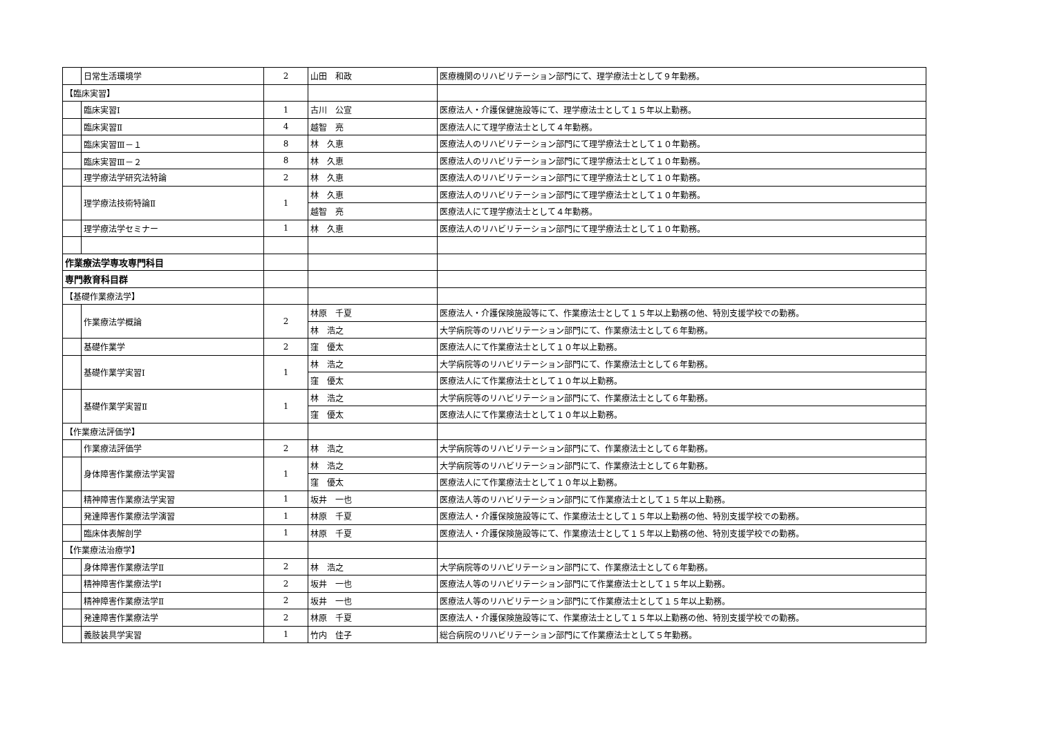| | 日常生活環境学 | 2 | 山田 和政 | 医療機関のリハビリテーション部門にて、理学療法士として９年勤務。 |
| 【臨床実習】 | | | | |
| | 臨床実習Ⅰ | 1 | 古川 公宣 | 医療法人・介護保健施設等にて、理学療法士として１５年以上勤務。 |
| | 臨床実習Ⅱ | 4 | 越智 亮 | 医療法人にて理学療法士として４年勤務。 |
| | 臨床実習Ⅲ－１ | 8 | 林 久恵 | 医療法人のリハビリテーション部門にて理学療法士として１０年勤務。 |
| | 臨床実習Ⅲ－２ | 8 | 林 久恵 | 医療法人のリハビリテーション部門にて理学療法士として１０年勤務。 |
| | 理学療法学研究法特論 | 2 | 林 久恵 | 医療法人のリハビリテーション部門にて理学療法士として１０年勤務。 |
| | 理学療法技術特論Ⅱ | 1 | 林 久恵 | 医療法人のリハビリテーション部門にて理学療法士として１０年勤務。 |
| | | | 越智 亮 | 医療法人にて理学療法士として４年勤務。 |
| | 理学療法学セミナー | 1 | 林 久恵 | 医療法人のリハビリテーション部門にて理学療法士として１０年勤務。 |
| 作業療法学専攻専門科目 | | | | |
| 専門教育科目群 | | | | |
| 【基礎作業療法学】 | | | | |
| | 作業療法学概論 | 2 | 林原 千夏 | 医療法人・介護保険施設等にて、作業療法士として１５年以上勤務の他、特別支援学校での勤務。 |
| | | | 林 浩之 | 大学病院等のリハビリテーション部門にて、作業療法士として６年勤務。 |
| | 基礎作業学 | 2 | 窪 優太 | 医療法人にて作業療法士として１０年以上勤務。 |
| | 基礎作業学実習Ⅰ | 1 | 林 浩之 | 大学病院等のリハビリテーション部門にて、作業療法士として６年勤務。 |
| | | | 窪 優太 | 医療法人にて作業療法士として１０年以上勤務。 |
| | 基礎作業学実習Ⅱ | 1 | 林 浩之 | 大学病院等のリハビリテーション部門にて、作業療法士として６年勤務。 |
| | | | 窪 優太 | 医療法人にて作業療法士として１０年以上勤務。 |
| 【作業療法評価学】 | | | | |
| | 作業療法評価学 | 2 | 林 浩之 | 大学病院等のリハビリテーション部門にて、作業療法士として６年勤務。 |
| | 身体障害作業療法学実習 | 1 | 林 浩之 | 大学病院等のリハビリテーション部門にて、作業療法士として６年勤務。 |
| | | | 窪 優太 | 医療法人にて作業療法士として１０年以上勤務。 |
| | 精神障害作業療法学実習 | 1 | 坂井 一也 | 医療法人等のリハビリテーション部門にて作業療法士として１５年以上勤務。 |
| | 発達障害作業療法学演習 | 1 | 林原 千夏 | 医療法人・介護保険施設等にて、作業療法士として１５年以上勤務の他、特別支援学校での勤務。 |
| | 臨床体表解剖学 | 1 | 林原 千夏 | 医療法人・介護保険施設等にて、作業療法士として１５年以上勤務の他、特別支援学校での勤務。 |
| 【作業療法治療学】 | | | | |
| | 身体障害作業療法学Ⅱ | 2 | 林 浩之 | 大学病院等のリハビリテーション部門にて、作業療法士として６年勤務。 |
| | 精神障害作業療法学Ⅰ | 2 | 坂井 一也 | 医療法人等のリハビリテーション部門にて作業療法士として１５年以上勤務。 |
| | 精神障害作業療法学Ⅱ | 2 | 坂井 一也 | 医療法人等のリハビリテーション部門にて作業療法士として１５年以上勤務。 |
| | 発達障害作業療法学 | 2 | 林原 千夏 | 医療法人・介護保険施設等にて、作業療法士として１５年以上勤務の他、特別支援学校での勤務。 |
| | 義肢装具学実習 | 1 | 竹内 佳子 | 総合病院のリハビリテーション部門にて作業療法士として５年勤務。 |